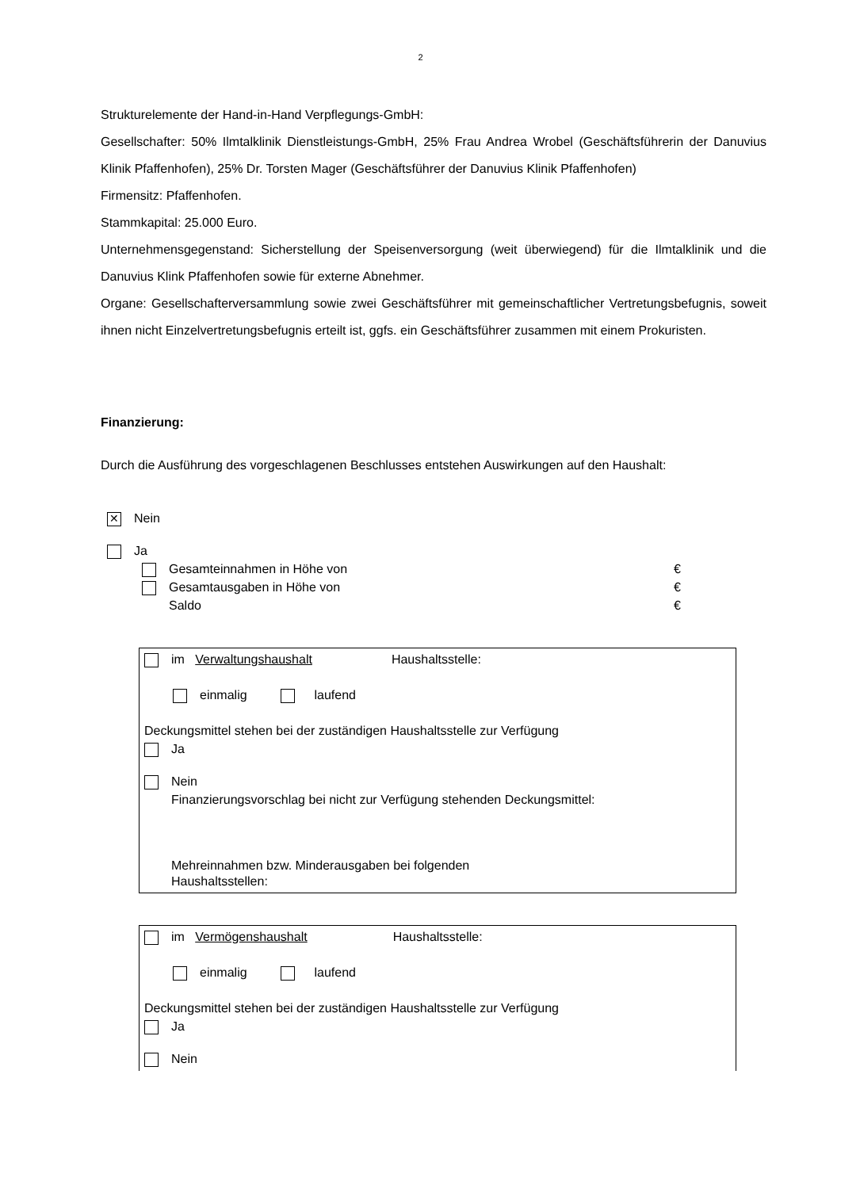2
Strukturelemente der Hand-in-Hand Verpflegungs-GmbH:
Gesellschafter: 50% Ilmtalklinik Dienstleistungs-GmbH, 25% Frau Andrea Wrobel (Geschäfts­führerin der Danuvius Klinik Pfaffenhofen), 25% Dr. Torsten Mager (Geschäftsführer der Danuvius Klinik Pfaffenhofen)
Firmensitz: Pfaffenhofen.
Stammkapital: 25.000 Euro.
Unternehmensgegenstand: Sicherstellung der Speisenversorgung (weit überwiegend) für die Ilmtalklinik und die Danuvius Klink Pfaffenhofen sowie für externe Abnehmer.
Organe: Gesellschafterversammlung sowie zwei Geschäftsführer mit gemeinschaftlicher Vertre­tungsbefugnis, soweit ihnen nicht Einzelvertretungsbefugnis erteilt ist, ggfs. ein Geschäftsführer zusammen mit einem Prokuristen.
Finanzierung:
Durch die Ausführung des vorgeschlagenen Beschlusses entstehen Auswirkungen auf den Haushalt:
✕ Nein
Ja
Gesamteinnahmen in Höhe von €
Gesamtausgaben in Höhe von €
Saldo €
im Verwaltungshaushalt Haushaltsstelle:
einmalig laufend
Deckungsmittel stehen bei der zuständigen Haushaltsstelle zur Verfügung
Ja
Nein
Finanzierungsvorschlag bei nicht zur Verfügung stehenden Deckungsmittel:
Mehreinnahmen bzw. Minderausgaben bei folgenden
Haushaltsstellen:
im Vermögenshaushalt Haushaltsstelle:
einmalig laufend
Deckungsmittel stehen bei der zuständigen Haushaltsstelle zur Verfügung
Ja
Nein